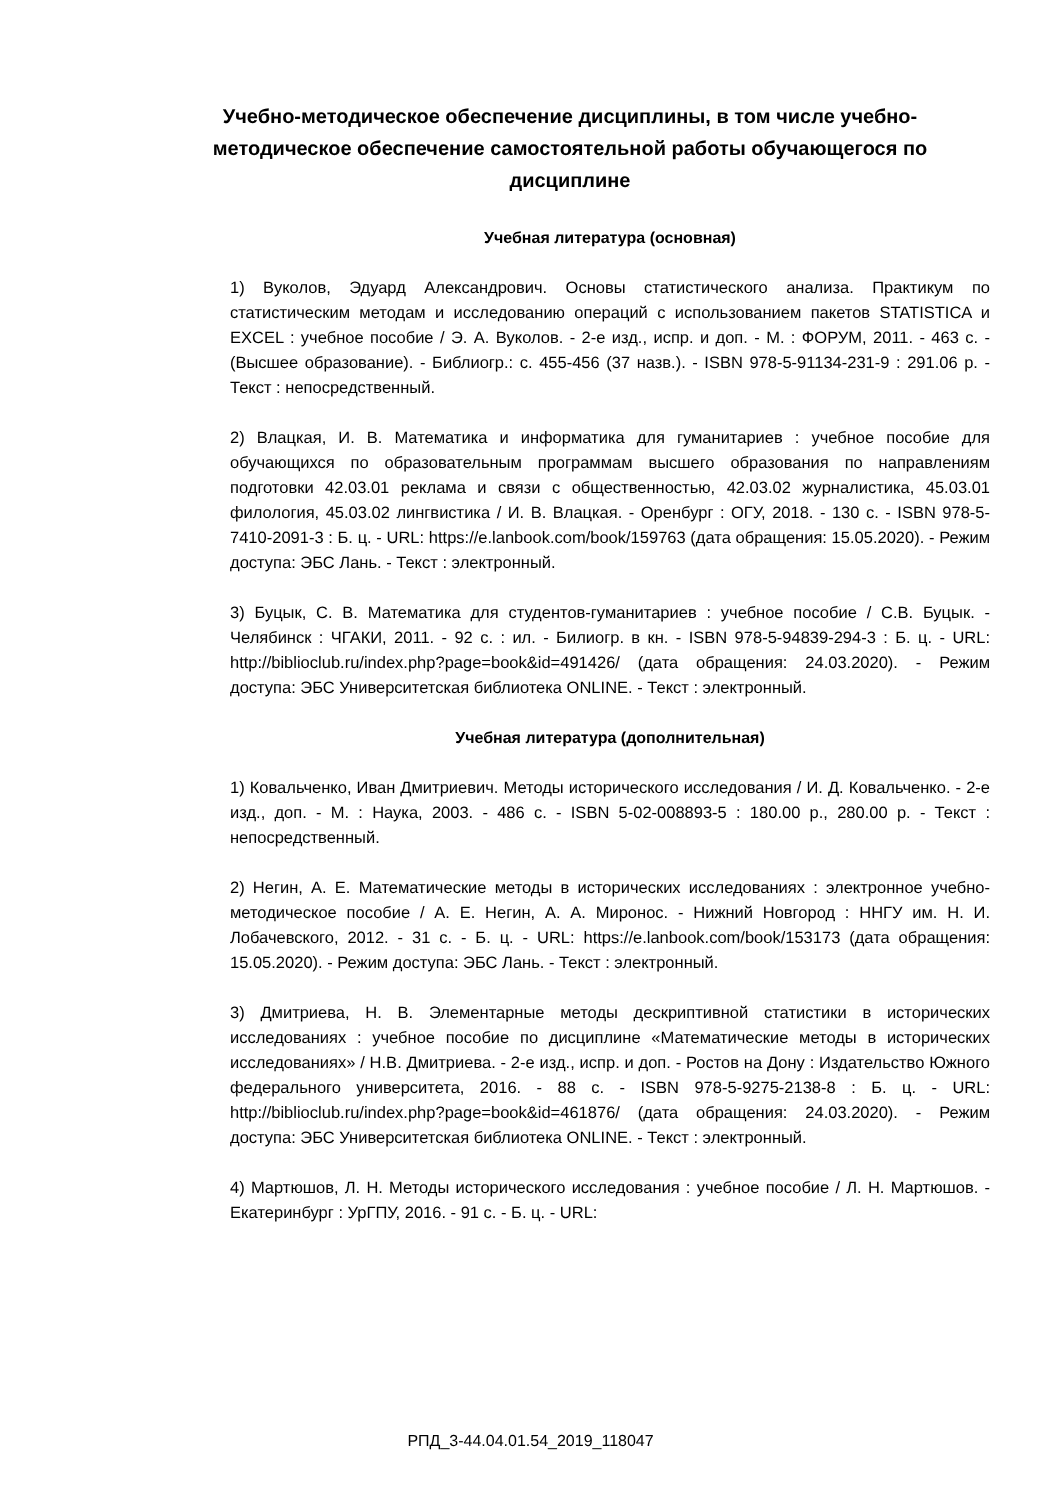Учебно-методическое обеспечение дисциплины, в том числе учебно-методическое обеспечение самостоятельной работы обучающегося по дисциплине
Учебная литература (основная)
1) Вуколов, Эдуард Александрович. Основы статистического анализа. Практикум по статистическим методам и исследованию операций с использованием пакетов STATISTICA и EXCEL : учебное пособие / Э. А. Вуколов. - 2-е изд., испр. и доп. - М. : ФОРУМ, 2011. - 463 с. - (Высшее образование). - Библиогр.: с. 455-456 (37 назв.). - ISBN 978-5-91134-231-9 : 291.06 р. - Текст : непосредственный.
2) Влацкая, И. В. Математика и информатика для гуманитариев : учебное пособие для обучающихся по образовательным программам высшего образования по направлениям подготовки 42.03.01 реклама и связи с общественностью, 42.03.02 журналистика, 45.03.01 филология, 45.03.02 лингвистика / И. В. Влацкая. - Оренбург : ОГУ, 2018. - 130 с. - ISBN 978-5-7410-2091-3 : Б. ц. - URL: https://e.lanbook.com/book/159763 (дата обращения: 15.05.2020). - Режим доступа: ЭБС Лань. - Текст : электронный.
3) Буцык, С. В. Математика для студентов-гуманитариев : учебное пособие / С.В. Буцык. - Челябинск : ЧГАКИ, 2011. - 92 с. : ил. - Билиогр. в кн. - ISBN 978-5-94839-294-3 : Б. ц. - URL: http://biblioclub.ru/index.php?page=book&id=491426/ (дата обращения: 24.03.2020). - Режим доступа: ЭБС Университетская библиотека ONLINE. - Текст : электронный.
Учебная литература (дополнительная)
1) Ковальченко, Иван Дмитриевич. Методы исторического исследования / И. Д. Ковальченко. - 2-е изд., доп. - М. : Наука, 2003. - 486 с. - ISBN 5-02-008893-5 : 180.00 р., 280.00 р. - Текст : непосредственный.
2) Негин, А. Е. Математические методы в исторических исследованиях : электронное учебно-методическое пособие / А. Е. Негин, А. А. Миронос. - Нижний Новгород : ННГУ им. Н. И. Лобачевского, 2012. - 31 с. - Б. ц. - URL: https://e.lanbook.com/book/153173 (дата обращения: 15.05.2020). - Режим доступа: ЭБС Лань. - Текст : электронный.
3) Дмитриева, Н. В. Элементарные методы дескриптивной статистики в исторических исследованиях : учебное пособие по дисциплине «Математические методы в исторических исследованиях» / Н.В. Дмитриева. - 2-е изд., испр. и доп. - Ростов на Дону : Издательство Южного федерального университета, 2016. - 88 с. - ISBN 978-5-9275-2138-8 : Б. ц. - URL: http://biblioclub.ru/index.php?page=book&id=461876/ (дата обращения: 24.03.2020). - Режим доступа: ЭБС Университетская библиотека ONLINE. - Текст : электронный.
4) Мартюшов, Л. Н. Методы исторического исследования : учебное пособие / Л. Н. Мартюшов. - Екатеринбург : УрГПУ, 2016. - 91 с. - Б. ц. - URL:
РПД_3-44.04.01.54_2019_118047